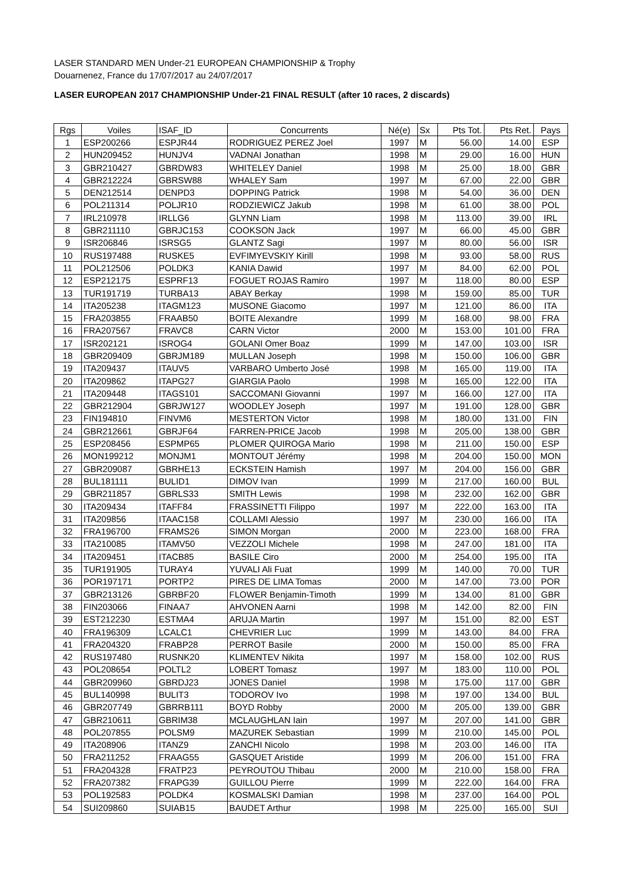LASER STANDARD MEN Under-21 EUROPEAN CHAMPIONSHIP & Trophy
Douarnenez, France du 17/07/2017 au 24/07/2017
LASER EUROPEAN 2017 CHAMPIONSHIP Under-21 FINAL RESULT (after 10 races, 2 discards)
| Rgs | Voiles | ISAF_ID | Concurrents | Né(e) | Sx | Pts Tot. | Pts Ret. | Pays |
| 1 | ESP200266 | ESPJR44 | RODRIGUEZ PEREZ Joel | 1997 | M | 56.00 | 14.00 | ESP |
| 2 | HUN209452 | HUNJV4 | VADNAI Jonathan | 1998 | M | 29.00 | 16.00 | HUN |
| 3 | GBR210427 | GBRDW83 | WHITELEY Daniel | 1998 | M | 25.00 | 18.00 | GBR |
| 4 | GBR212224 | GBRSW88 | WHALEY Sam | 1997 | M | 67.00 | 22.00 | GBR |
| 5 | DEN212514 | DENPD3 | DOPPING Patrick | 1998 | M | 54.00 | 36.00 | DEN |
| 6 | POL211314 | POLJR10 | RODZIEWICZ Jakub | 1998 | M | 61.00 | 38.00 | POL |
| 7 | IRL210978 | IRLLG6 | GLYNN Liam | 1998 | M | 113.00 | 39.00 | IRL |
| 8 | GBR211110 | GBRJC153 | COOKSON Jack | 1997 | M | 66.00 | 45.00 | GBR |
| 9 | ISR206846 | ISRSG5 | GLANTZ Sagi | 1997 | M | 80.00 | 56.00 | ISR |
| 10 | RUS197488 | RUSKE5 | EVFIMYEVSKIY Kirill | 1998 | M | 93.00 | 58.00 | RUS |
| 11 | POL212506 | POLDK3 | KANIA Dawid | 1997 | M | 84.00 | 62.00 | POL |
| 12 | ESP212175 | ESPRF13 | FOGUET ROJAS Ramiro | 1997 | M | 118.00 | 80.00 | ESP |
| 13 | TUR191719 | TURBA13 | ABAY Berkay | 1998 | M | 159.00 | 85.00 | TUR |
| 14 | ITA205238 | ITAGM123 | MUSONE Giacomo | 1997 | M | 121.00 | 86.00 | ITA |
| 15 | FRA203855 | FRAAB50 | BOITE Alexandre | 1999 | M | 168.00 | 98.00 | FRA |
| 16 | FRA207567 | FRAVC8 | CARN Victor | 2000 | M | 153.00 | 101.00 | FRA |
| 17 | ISR202121 | ISROG4 | GOLANI Omer Boaz | 1999 | M | 147.00 | 103.00 | ISR |
| 18 | GBR209409 | GBRJM189 | MULLAN Joseph | 1998 | M | 150.00 | 106.00 | GBR |
| 19 | ITA209437 | ITAUV5 | VARBARO Umberto José | 1998 | M | 165.00 | 119.00 | ITA |
| 20 | ITA209862 | ITAPG27 | GIARGIA Paolo | 1998 | M | 165.00 | 122.00 | ITA |
| 21 | ITA209448 | ITAGS101 | SACCOMANI Giovanni | 1997 | M | 166.00 | 127.00 | ITA |
| 22 | GBR212904 | GBRJW127 | WOODLEY Joseph | 1997 | M | 191.00 | 128.00 | GBR |
| 23 | FIN194810 | FINVM6 | MESTERTON Victor | 1998 | M | 180.00 | 131.00 | FIN |
| 24 | GBR212661 | GBRJF64 | FARREN-PRICE Jacob | 1998 | M | 205.00 | 138.00 | GBR |
| 25 | ESP208456 | ESPMP65 | PLOMER QUIROGA Mario | 1998 | M | 211.00 | 150.00 | ESP |
| 26 | MON199212 | MONJM1 | MONTOUT Jérémy | 1998 | M | 204.00 | 150.00 | MON |
| 27 | GBR209087 | GBRHE13 | ECKSTEIN Hamish | 1997 | M | 204.00 | 156.00 | GBR |
| 28 | BUL181111 | BULID1 | DIMOV Ivan | 1999 | M | 217.00 | 160.00 | BUL |
| 29 | GBR211857 | GBRLS33 | SMITH Lewis | 1998 | M | 232.00 | 162.00 | GBR |
| 30 | ITA209434 | ITAFF84 | FRASSINETTI Filippo | 1997 | M | 222.00 | 163.00 | ITA |
| 31 | ITA209856 | ITAAC158 | COLLAMI Alessio | 1997 | M | 230.00 | 166.00 | ITA |
| 32 | FRA196700 | FRAMS26 | SIMON Morgan | 2000 | M | 223.00 | 168.00 | FRA |
| 33 | ITA210085 | ITAMV50 | VEZZOLI Michele | 1998 | M | 247.00 | 181.00 | ITA |
| 34 | ITA209451 | ITACB85 | BASILE Ciro | 2000 | M | 254.00 | 195.00 | ITA |
| 35 | TUR191905 | TURAY4 | YUVALI Ali Fuat | 1999 | M | 140.00 | 70.00 | TUR |
| 36 | POR197171 | PORTP2 | PIRES DE LIMA Tomas | 2000 | M | 147.00 | 73.00 | POR |
| 37 | GBR213126 | GBRBF20 | FLOWER Benjamin-Timoth | 1999 | M | 134.00 | 81.00 | GBR |
| 38 | FIN203066 | FINAA7 | AHVONEN Aarni | 1998 | M | 142.00 | 82.00 | FIN |
| 39 | EST212230 | ESTMA4 | ARUJA Martin | 1997 | M | 151.00 | 82.00 | EST |
| 40 | FRA196309 | LCALC1 | CHEVRIER Luc | 1999 | M | 143.00 | 84.00 | FRA |
| 41 | FRA204320 | FRABP28 | PERROT Basile | 2000 | M | 150.00 | 85.00 | FRA |
| 42 | RUS197480 | RUSNK20 | KLIMENTEV Nikita | 1997 | M | 158.00 | 102.00 | RUS |
| 43 | POL208654 | POLTL2 | LOBERT Tomasz | 1997 | M | 183.00 | 110.00 | POL |
| 44 | GBR209960 | GBRDJ23 | JONES Daniel | 1998 | M | 175.00 | 117.00 | GBR |
| 45 | BUL140998 | BULIT3 | TODOROV Ivo | 1998 | M | 197.00 | 134.00 | BUL |
| 46 | GBR207749 | GBRRB111 | BOYD Robby | 2000 | M | 205.00 | 139.00 | GBR |
| 47 | GBR210611 | GBRIM38 | MCLAUGHLAN Iain | 1997 | M | 207.00 | 141.00 | GBR |
| 48 | POL207855 | POLSM9 | MAZUREK Sebastian | 1999 | M | 210.00 | 145.00 | POL |
| 49 | ITA208906 | ITANZ9 | ZANCHI Nicolo | 1998 | M | 203.00 | 146.00 | ITA |
| 50 | FRA211252 | FRAAG55 | GASQUET Aristide | 1999 | M | 206.00 | 151.00 | FRA |
| 51 | FRA204328 | FRATP23 | PEYROUTOU Thibau | 2000 | M | 210.00 | 158.00 | FRA |
| 52 | FRA207382 | FRAPG39 | GUILLOU Pierre | 1999 | M | 222.00 | 164.00 | FRA |
| 53 | POL192583 | POLDK4 | KOSMALSKI Damian | 1998 | M | 237.00 | 164.00 | POL |
| 54 | SUI209860 | SUIAB15 | BAUDET Arthur | 1998 | M | 225.00 | 165.00 | SUI |